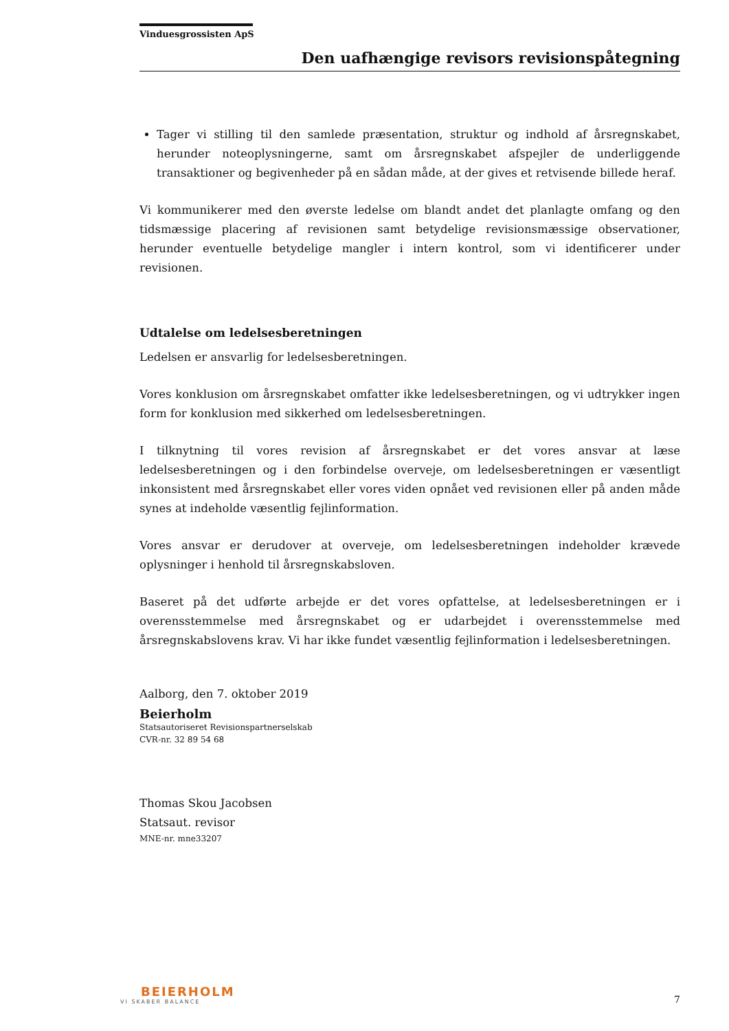Vinduesgrossisten ApS
Den uafhængige revisors revisionspåtegning
Tager vi stilling til den samlede præsentation, struktur og indhold af årsregnskabet, herunder noteoplysningerne, samt om årsregnskabet afspejler de underliggende transaktioner og begivenheder på en sådan måde, at der gives et retvisende billede heraf.
Vi kommunikerer med den øverste ledelse om blandt andet det planlagte omfang og den tidsmæssige placering af revisionen samt betydelige revisionsmæssige observationer, herunder eventuelle betydelige mangler i intern kontrol, som vi identificerer under revisionen.
Udtalelse om ledelsesberetningen
Ledelsen er ansvarlig for ledelsesberetningen.
Vores konklusion om årsregnskabet omfatter ikke ledelsesberetningen, og vi udtrykker ingen form for konklusion med sikkerhed om ledelsesberetningen.
I tilknytning til vores revision af årsregnskabet er det vores ansvar at læse ledelsesberetningen og i den forbindelse overveje, om ledelsesberetningen er væsentligt inkonsistent med årsregnskabet eller vores viden opnået ved revisionen eller på anden måde synes at indeholde væsentlig fejlinformation.
Vores ansvar er derudover at overveje, om ledelsesberetningen indeholder krævede oplysninger i henhold til årsregnskabsloven.
Baseret på det udførte arbejde er det vores opfattelse, at ledelsesberetningen er i overensstemmelse med årsregnskabet og er udarbejdet i overensstemmelse med årsregnskabslovens krav. Vi har ikke fundet væsentlig fejlinformation i ledelsesberetningen.
Aalborg, den 7. oktober 2019
Beierholm
Statsautoriseret Revisionspartnerselskab
CVR-nr. 32 89 54 68
Thomas Skou Jacobsen
Statsaut. revisor
MNE-nr. mne33207
BEIERHOLM
VI SKABER BALANCE
7